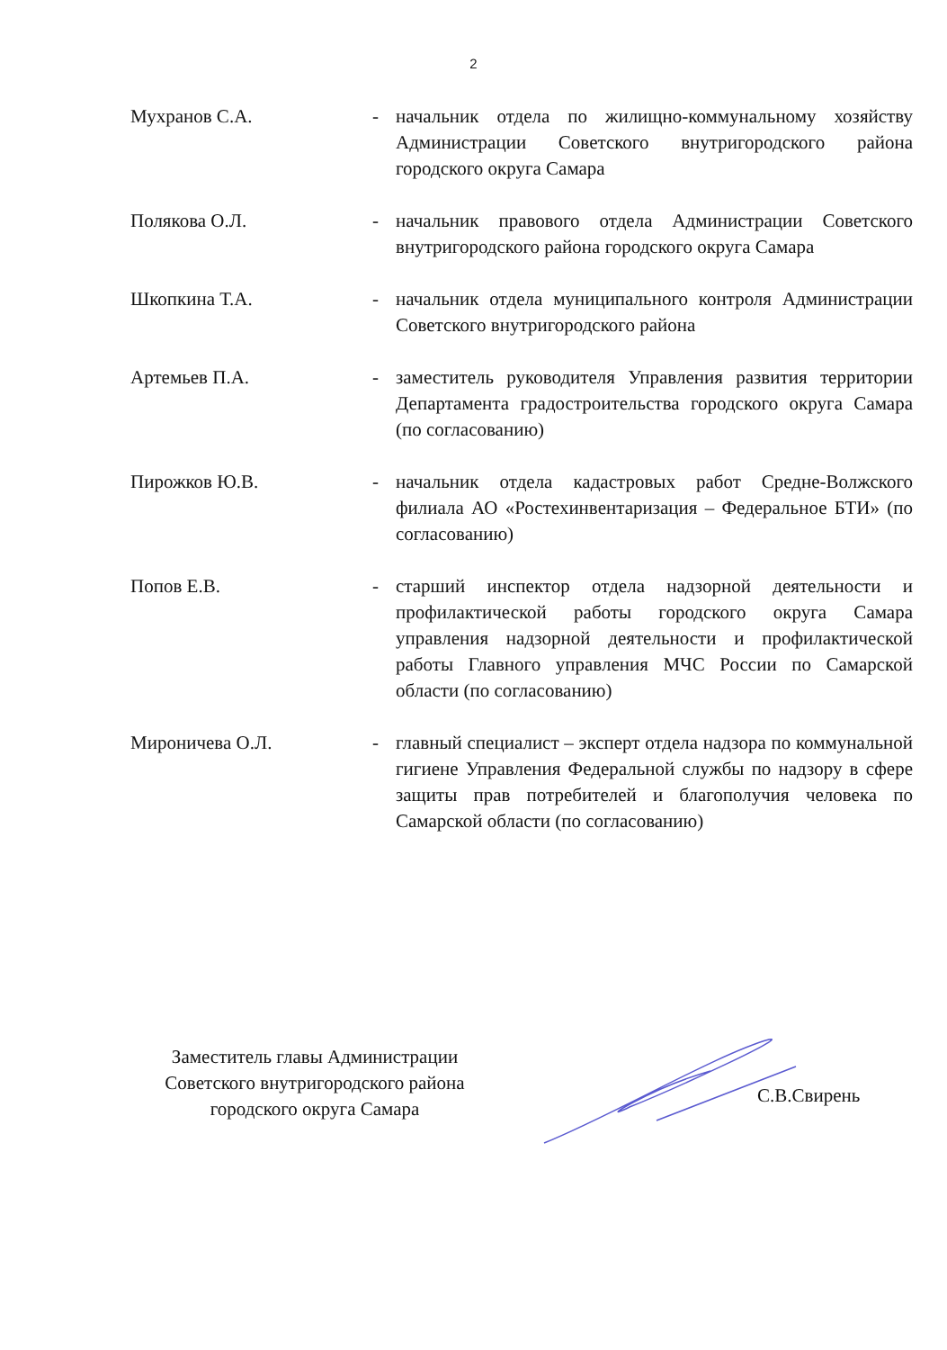2
| Мухранов С.А. | - | начальник отдела по жилищно-коммунальному хозяйству Администрации Советского внутригородского района городского округа Самара |
| Полякова О.Л. | - | начальник правового отдела Администрации Советского внутригородского района городского округа Самара |
| Шкопкина Т.А. | - | начальник отдела муниципального контроля Администрации Советского внутригородского района |
| Артемьев П.А. | - | заместитель руководителя Управления развития территории Департамента градостроительства городского округа Самара (по согласованию) |
| Пирожков Ю.В. | - | начальник отдела кадастровых работ Средне-Волжского филиала АО «Ростехинвентаризация – Федеральное БТИ» (по согласованию) |
| Попов Е.В. | - | старший инспектор отдела надзорной деятельности и профилактической работы городского округа Самара управления надзорной деятельности и профилактической работы Главного управления МЧС России по Самарской области (по согласованию) |
| Мироничева О.Л. | - | главный специалист – эксперт отдела надзора по коммунальной гигиене Управления Федеральной службы по надзору в сфере защиты прав потребителей и благополучия человека по Самарской области (по согласованию) |
Заместитель главы Администрации
Советского внутригородского района
городского округа Самара
С.В.Свирень